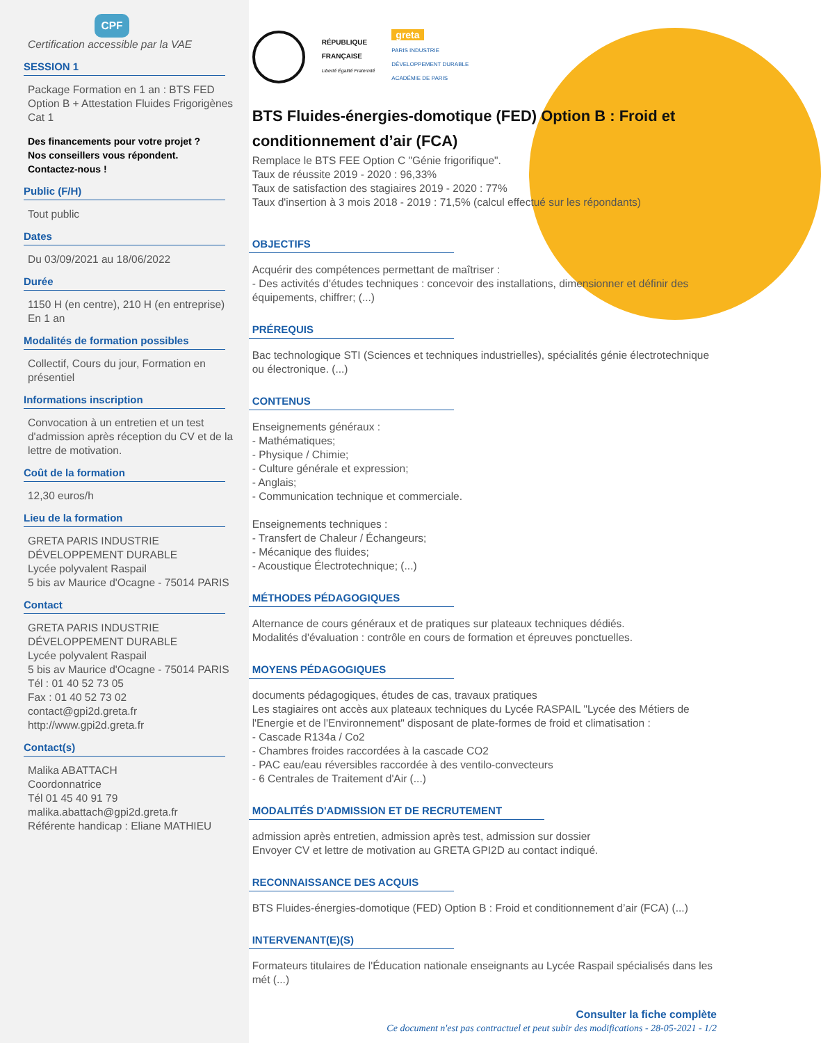CPF
Certification accessible par la VAE
SESSION 1
Package Formation en 1 an : BTS FED Option B + Attestation Fluides Frigorigènes Cat 1
Des financements pour votre projet ?
Nos conseillers vous répondent.
Contactez-nous !
Public (F/H)
Tout public
Dates
Du 03/09/2021 au 18/06/2022
Durée
1150 H (en centre), 210 H (en entreprise)
En 1 an
Modalités de formation possibles
Collectif, Cours du jour, Formation en présentiel
Informations inscription
Convocation à un entretien et un test d'admission après réception du CV et de la lettre de motivation.
Coût de la formation
12,30 euros/h
Lieu de la formation
GRETA PARIS INDUSTRIE DÉVELOPPEMENT DURABLE
Lycée polyvalent Raspail
5 bis av Maurice d'Ocagne - 75014 PARIS
Contact
GRETA PARIS INDUSTRIE DÉVELOPPEMENT DURABLE
Lycée polyvalent Raspail
5 bis av Maurice d'Ocagne - 75014 PARIS
Tél : 01 40 52 73 05
Fax : 01 40 52 73 02
contact@gpi2d.greta.fr
http://www.gpi2d.greta.fr
Contact(s)
Malika ABATTACH
Coordonnatrice
Tél 01 45 40 91 79
malika.abattach@gpi2d.greta.fr
Référente handicap : Eliane MATHIEU
RÉPUBLIQUE
FRANÇAISE
Liberté Égalité Fraternité
greta
PARIS INDUSTRIE
DÉVELOPPEMENT DURABLE
ACADÉMIE DE PARIS
BTS Fluides-énergies-domotique (FED) Option B : Froid et conditionnement d’air (FCA)
Remplace le BTS FEE Option C "Génie frigorifique".
Taux de réussite 2019 - 2020 : 96,33%
Taux de satisfaction des stagiaires 2019 - 2020 : 77%
Taux d'insertion à 3 mois 2018 - 2019 : 71,5% (calcul effectué sur les répondants)
OBJECTIFS
Acquérir des compétences permettant de maîtriser :
- Des activités d'études techniques : concevoir des installations, dimensionner et définir des équipements, chiffrer; (...)
PRÉREQUIS
Bac technologique STI (Sciences et techniques industrielles), spécialités génie électrotechnique ou électronique. (...)
CONTENUS
Enseignements généraux :
- Mathématiques;
- Physique / Chimie;
- Culture générale et expression;
- Anglais;
- Communication technique et commerciale.
Enseignements techniques :
- Transfert de Chaleur / Échangeurs;
- Mécanique des fluides;
- Acoustique Électrotechnique; (...)
MÉTHODES PÉDAGOGIQUES
Alternance de cours généraux et de pratiques sur plateaux techniques dédiés.
Modalités d'évaluation : contrôle en cours de formation et épreuves ponctuelles.
MOYENS PÉDAGOGIQUES
documents pédagogiques, études de cas, travaux pratiques
Les stagiaires ont accès aux plateaux techniques du Lycée RASPAIL "Lycée des Métiers de l'Energie et de l'Environnement" disposant de plate-formes de froid et climatisation :
- Cascade R134a / Co2
- Chambres froides raccordées à la cascade CO2
- PAC eau/eau réversibles raccordée à des ventilo-convecteurs
- 6 Centrales de Traitement d'Air (...)
MODALITÉS D'ADMISSION ET DE RECRUTEMENT
admission après entretien, admission après test, admission sur dossier
Envoyer CV et lettre de motivation au GRETA GPI2D au contact indiqué.
RECONNAISSANCE DES ACQUIS
BTS Fluides-énergies-domotique (FED) Option B : Froid et conditionnement d’air (FCA) (...)
INTERVENANT(E)(S)
Formateurs titulaires de l'Éducation nationale enseignants au Lycée Raspail spécialisés dans les mét (...)
Consulter la fiche complète
Ce document n'est pas contractuel et peut subir des modifications - 28-05-2021 - 1/2